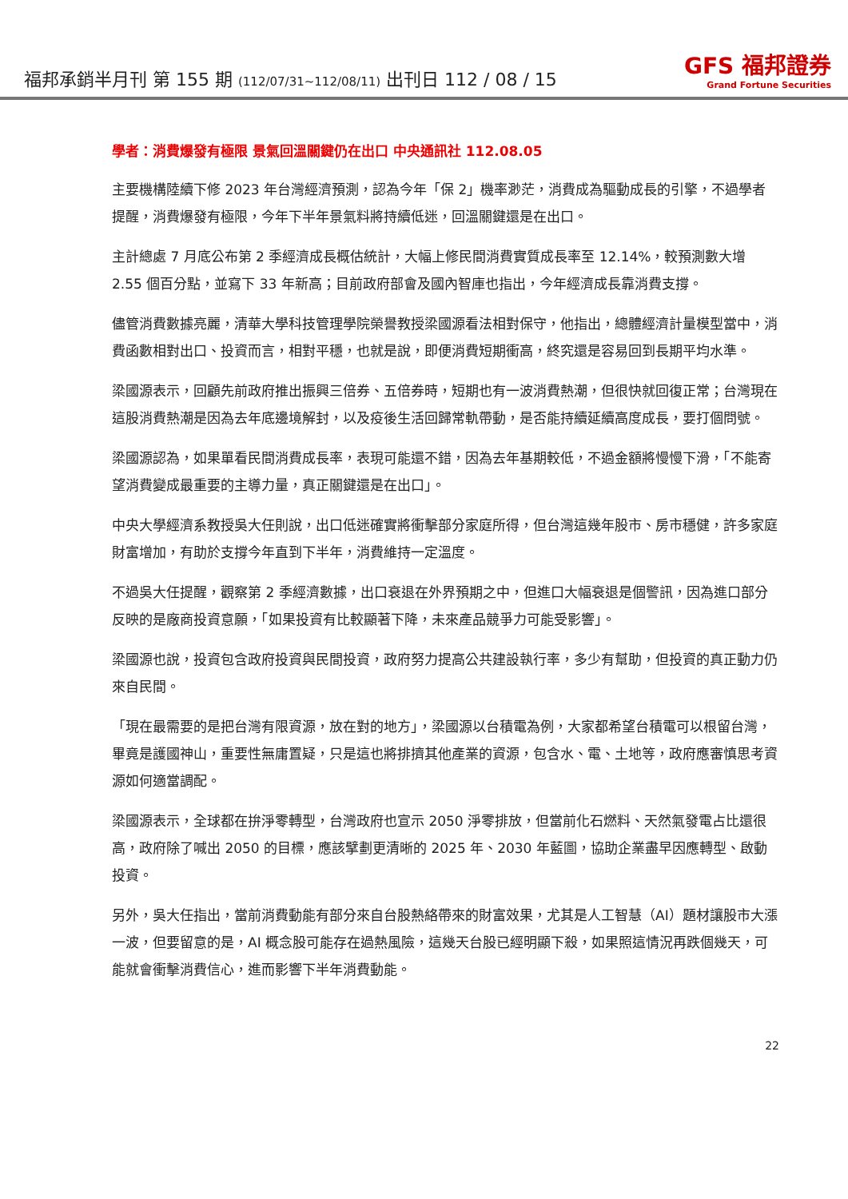福邦承銷半月刊 第 155 期 (112/07/31~112/08/11) 出刊日 112 / 08 / 15
GFS 福邦證券
Grand Fortune Securities
學者：消費爆發有極限 景氣回溫關鍵仍在出口 中央通訊社 112.08.05
主要機構陸續下修 2023 年台灣經濟預測，認為今年「保 2」機率渺茫，消費成為驅動成長的引擎，不過學者提醒，消費爆發有極限，今年下半年景氣料將持續低迷，回溫關鍵還是在出口。
主計總處 7 月底公布第 2 季經濟成長概估統計，大幅上修民間消費實質成長率至 12.14%，較預測數大增 2.55 個百分點，並寫下 33 年新高；目前政府部會及國內智庫也指出，今年經濟成長靠消費支撐。
儘管消費數據亮麗，清華大學科技管理學院榮譽教授梁國源看法相對保守，他指出，總體經濟計量模型當中，消費函數相對出口、投資而言，相對平穩，也就是說，即便消費短期衝高，終究還是容易回到長期平均水準。
梁國源表示，回顧先前政府推出振興三倍券、五倍券時，短期也有一波消費熱潮，但很快就回復正常；台灣現在這股消費熱潮是因為去年底邊境解封，以及疫後生活回歸常軌帶動，是否能持續延續高度成長，要打個問號。
梁國源認為，如果單看民間消費成長率，表現可能還不錯，因為去年基期較低，不過金額將慢慢下滑，「不能寄望消費變成最重要的主導力量，真正關鍵還是在出口」。
中央大學經濟系教授吳大任則說，出口低迷確實將衝擊部分家庭所得，但台灣這幾年股市、房市穩健，許多家庭財富增加，有助於支撐今年直到下半年，消費維持一定溫度。
不過吳大任提醒，觀察第 2 季經濟數據，出口衰退在外界預期之中，但進口大幅衰退是個警訊，因為進口部分反映的是廠商投資意願，「如果投資有比較顯著下降，未來產品競爭力可能受影響」。
梁國源也說，投資包含政府投資與民間投資，政府努力提高公共建設執行率，多少有幫助，但投資的真正動力仍來自民間。
「現在最需要的是把台灣有限資源，放在對的地方」，梁國源以台積電為例，大家都希望台積電可以根留台灣，畢竟是護國神山，重要性無庸置疑，只是這也將排擠其他產業的資源，包含水、電、土地等，政府應審慎思考資源如何適當調配。
梁國源表示，全球都在拚淨零轉型，台灣政府也宣示 2050 淨零排放，但當前化石燃料、天然氣發電占比還很高，政府除了喊出 2050 的目標，應該擘劃更清晰的 2025 年、2030 年藍圖，協助企業盡早因應轉型、啟動投資。
另外，吳大任指出，當前消費動能有部分來自台股熱絡帶來的財富效果，尤其是人工智慧（AI）題材讓股市大漲一波，但要留意的是，AI 概念股可能存在過熱風險，這幾天台股已經明顯下殺，如果照這情況再跌個幾天，可能就會衝擊消費信心，進而影響下半年消費動能。
22